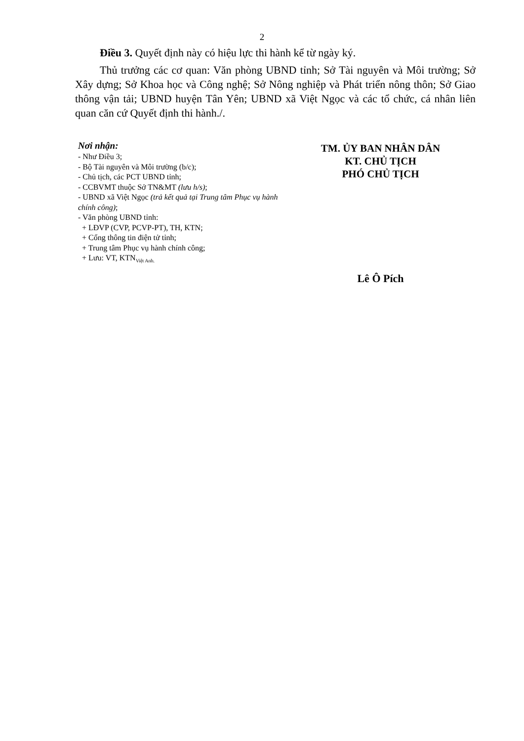2
Điều 3. Quyết định này có hiệu lực thi hành kể từ ngày ký.
Thủ trưởng các cơ quan: Văn phòng UBND tỉnh; Sở Tài nguyên và Môi trường; Sở Xây dựng; Sở Khoa học và Công nghệ; Sở Nông nghiệp và Phát triển nông thôn; Sở Giao thông vận tải; UBND huyện Tân Yên; UBND xã Việt Ngọc và các tổ chức, cá nhân liên quan căn cứ Quyết định thi hành./.
Nơi nhận:
- Như Điều 3;
- Bộ Tài nguyên và Môi trường (b/c);
- Chủ tịch, các PCT UBND tỉnh;
- CCBVMT thuộc Sở TN&MT (lưu h/s);
- UBND xã Việt Ngọc (trả kết quả tại Trung tâm Phục vụ hành chính công);
- Văn phòng UBND tỉnh:
+ LĐVP (CVP, PCVP-PT), TH, KTN;
+ Cổng thông tin điện tử tỉnh;
+ Trung tâm Phục vụ hành chính công;
+ Lưu: VT, KTN<sub>Việt Anh.</sub>
TM. ỦY BAN NHÂN DÂN
KT. CHỦ TỊCH
PHÓ CHỦ TỊCH
Lê Ô Pích